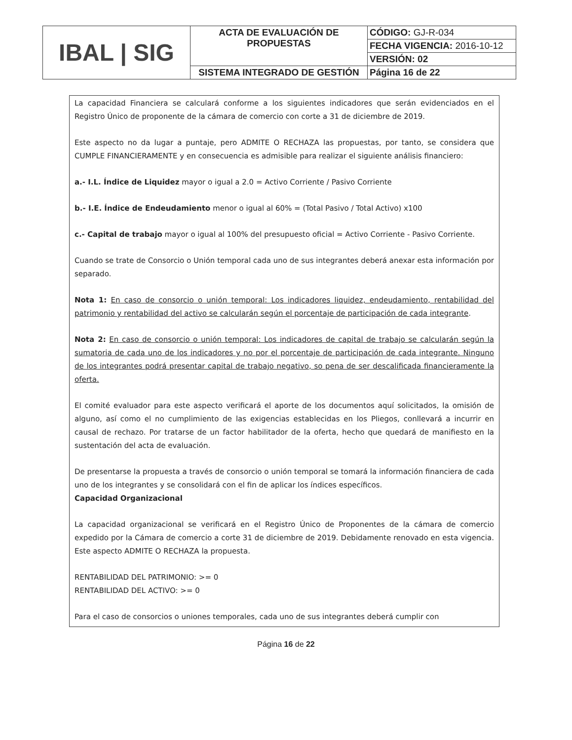| IBAL / SIG | ACTA DE EVALUACIÓN DE PROPUESTAS | CÓDIGO: GJ-R-034 |
| | | FECHA VIGENCIA: 2016-10-12 |
| | | VERSIÓN: 02 |
| | SISTEMA INTEGRADO DE GESTIÓN | Página 16 de 22 |
La capacidad Financiera se calculará conforme a los siguientes indicadores que serán evidenciados en el Registro Único de proponente de la cámara de comercio con corte a 31 de diciembre de 2019.
Este aspecto no da lugar a puntaje, pero ADMITE O RECHAZA las propuestas, por tanto, se considera que CUMPLE FINANCIERAMENTE y en consecuencia es admisible para realizar el siguiente análisis financiero:
a.- I.L. Índice de Liquidez mayor o igual a 2.0 = Activo Corriente / Pasivo Corriente
b.- I.E. Índice de Endeudamiento menor o igual al 60% = (Total Pasivo / Total Activo) x100
c.- Capital de trabajo mayor o igual al 100% del presupuesto oficial = Activo Corriente - Pasivo Corriente.
Cuando se trate de Consorcio o Unión temporal cada uno de sus integrantes deberá anexar esta información por separado.
Nota 1: En caso de consorcio o unión temporal: Los indicadores liquidez, endeudamiento, rentabilidad del patrimonio y rentabilidad del activo se calcularán según el porcentaje de participación de cada integrante.
Nota 2: En caso de consorcio o unión temporal: Los indicadores de capital de trabajo se calcularán según la sumatoria de cada uno de los indicadores y no por el porcentaje de participación de cada integrante. Ninguno de los integrantes podrá presentar capital de trabajo negativo, so pena de ser descalificada financieramente la oferta.
El comité evaluador para este aspecto verificará el aporte de los documentos aquí solicitados, la omisión de alguno, así como el no cumplimiento de las exigencias establecidas en los Pliegos, conllevará a incurrir en causal de rechazo. Por tratarse de un factor habilitador de la oferta, hecho que quedará de manifiesto en la sustentación del acta de evaluación.
De presentarse la propuesta a través de consorcio o unión temporal se tomará la información financiera de cada uno de los integrantes y se consolidará con el fin de aplicar los índices específicos.
Capacidad Organizacional
La capacidad organizacional se verificará en el Registro Único de Proponentes de la cámara de comercio expedido por la Cámara de comercio a corte 31 de diciembre de 2019. Debidamente renovado en esta vigencia. Este aspecto ADMITE O RECHAZA la propuesta.
RENTABILIDAD DEL PATRIMONIO: >= 0
RENTABILIDAD DEL ACTIVO: >= 0
Para el caso de consorcios o uniones temporales, cada uno de sus integrantes deberá cumplir con
Página 16 de 22